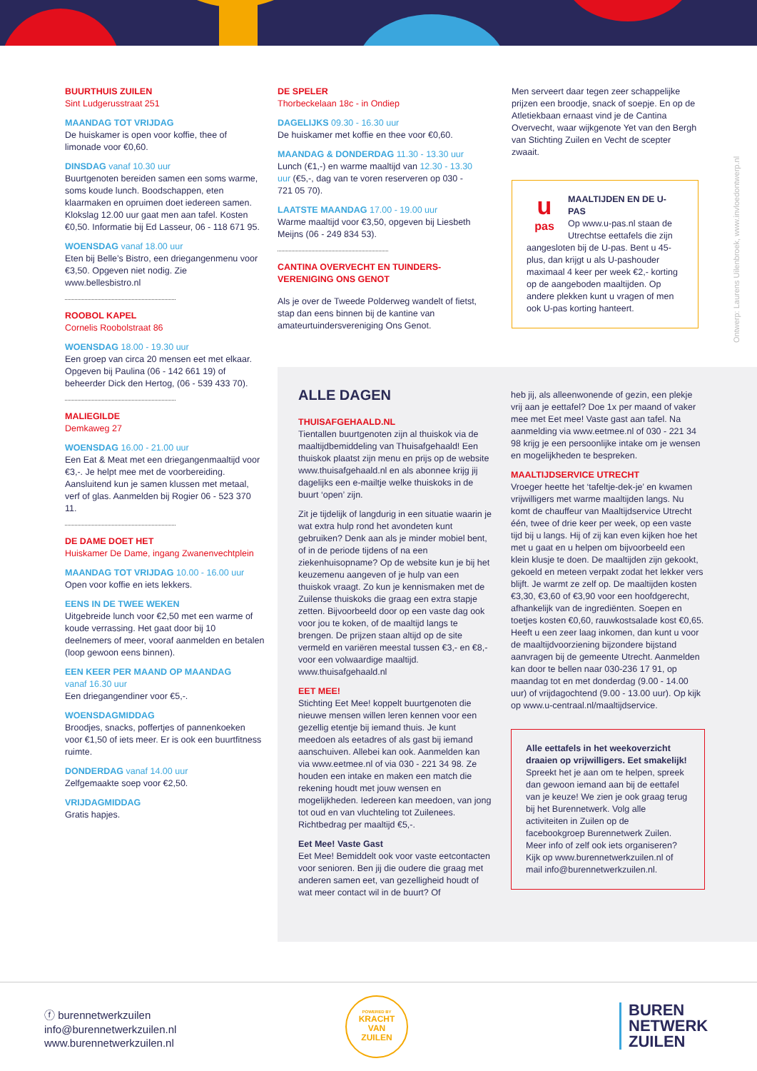BUURTHUIS ZUILEN
Sint Ludgerusstraat 251
MAANDAG TOT VRIJDAG
De huiskamer is open voor koffie, thee of limonade voor €0,60.
DINSDAG vanaf 10.30 uur
Buurtgenoten bereiden samen een soms warme, soms koude lunch. Boodschappen, eten klaarmaken en opruimen doet iedereen samen. Klokslag 12.00 uur gaat men aan tafel. Kosten €0,50. Informatie bij Ed Lasseur, 06 - 118 671 95.
WOENSDAG vanaf 18.00 uur
Eten bij Belle’s Bistro, een driegangenmenu voor €3,50. Opgeven niet nodig. Zie www.bellesbistro.nl
ROOBOL KAPEL
Cornelis Roobolstraat 86
WOENSDAG 18.00 - 19.30 uur
Een groep van circa 20 mensen eet met elkaar. Opgeven bij Paulina (06 - 142 661 19) of beheerder Dick den Hertog, (06 - 539 433 70).
MALIEGILDE
Demkaweg 27
WOENSDAG 16.00 - 21.00 uur
Een Eat & Meat met een driegangenmaaltijd voor €3,-. Je helpt mee met de voorbereiding. Aansluitend kun je samen klussen met metaal, verf of glas. Aanmelden bij Rogier 06 - 523 370 11.
DE DAME DOET HET
Huiskamer De Dame, ingang Zwanenvechtplein
MAANDAG TOT VRIJDAG 10.00 - 16.00 uur
Open voor koffie en iets lekkers.
EENS IN DE TWEE WEKEN
Uitgebreide lunch voor €2,50 met een warme of koude verrassing. Het gaat door bij 10 deelnemers of meer, vooraf aanmelden en betalen (loop gewoon eens binnen).
EEN KEER PER MAAND OP MAANDAG
vanaf 16.30 uur
Een driegangendiner voor €5,-.
WOENSDAGMIDDAG
Broodjes, snacks, poffertjes of pannenkoeken voor €1,50 of iets meer. Er is ook een buurtfitness ruimte.
DONDERDAG vanaf 14.00 uur
Zelfgemaakte soep voor €2,50.
VRIJDAGMIDDAG
Gratis hapjes.
DE SPELER
Thorbeckelaan 18c - in Ondiep
DAGELIJKS 09.30 - 16.30 uur
De huiskamer met koffie en thee voor €0,60.
MAANDAG & DONDERDAG 11.30 - 13.30 uur
Lunch (€1,-) en warme maaltijd van 12.30 - 13.30 uur (€5,-, dag van te voren reserveren op 030 - 721 05 70).
LAATSTE MAANDAG 17.00 - 19.00 uur
Warme maaltijd voor €3,50, opgeven bij Liesbeth Meijns (06 - 249 834 53).
CANTINA OVERVECHT EN TUINDERS-
VERENIGING ONS GENOT
Als je over de Tweede Polderweg wandelt of fietst, stap dan eens binnen bij de kantine van amateurtuindersvereniging Ons Genot.
Men serveert daar tegen zeer schappelijke prijzen een broodje, snack of soepje. En op de Atletiekbaan ernaast vind je de Cantina Overvecht, waar wijkgenote Yet van den Bergh van Stichting Zuilen en Vecht de scepter zwaait.
u
pas
MAALTIJDEN EN DE U-PAS
Op www.u-pas.nl staan de Utrechtse eettafels die zijn aangesloten bij de U-pas. Bent u 45-plus, dan krijgt u als U-pashouder maximaal 4 keer per week €2,- korting op de aangeboden maaltijden. Op andere plekken kunt u vragen of men ook U-pas korting hanteert.
Ontwerp: Laurens Uilenbroek, www.invloedontwerp.nl
ALLE DAGEN
THUISAFGEHAALD.NL
Tientallen buurtgenoten zijn al thuiskok via de maaltijdbemiddeling van Thuisafgehaald! Een thuiskok plaatst zijn menu en prijs op de website www.thuisafgehaald.nl en als abonnee krijg jij dagelijks een e-mailtje welke thuiskoks in de buurt ‘open’ zijn.
Zit je tijdelijk of langdurig in een situatie waarin je wat extra hulp rond het avondeten kunt gebruiken? Denk aan als je minder mobiel bent, of in de periode tijdens of na een ziekenhuisopname? Op de website kun je bij het keuzemenu aangeven of je hulp van een thuiskok vraagt. Zo kun je kennismaken met de Zuilense thuiskoks die graag een extra stapje zetten. Bijvoorbeeld door op een vaste dag ook voor jou te koken, of de maaltijd langs te brengen. De prijzen staan altijd op de site vermeld en variëren meestal tussen €3,- en €8,- voor een volwaardige maaltijd. www.thuisafgehaald.nl
EET MEE!
Stichting Eet Mee! koppelt buurtgenoten die nieuwe mensen willen leren kennen voor een gezellig etentje bij iemand thuis. Je kunt meedoen als eetadres of als gast bij iemand aanschuiven. Allebei kan ook. Aanmelden kan via www.eetmee.nl of via 030 - 221 34 98. Ze houden een intake en maken een match die rekening houdt met jouw wensen en mogelijkheden. Iedereen kan meedoen, van jong tot oud en van vluchteling tot Zuilenees. Richtbedrag per maaltijd €5,-.
Eet Mee! Vaste Gast
Eet Mee! Bemiddelt ook voor vaste eetcontacten voor senioren. Ben jij die oudere die graag met anderen samen eet, van gezelligheid houdt of wat meer contact wil in de buurt? Of
heb jij, als alleenwonende of gezin, een plekje vrij aan je eettafel? Doe 1x per maand of vaker mee met Eet mee! Vaste gast aan tafel. Na aanmelding via www.eetmee.nl of 030 - 221 34 98 krijg je een persoonlijke intake om je wensen en mogelijkheden te bespreken.
MAALTIJDSERVICE UTRECHT
Vroeger heette het ‘tafeltje-dek-je’ en kwamen vrijwilligers met warme maaltijden langs. Nu komt de chauffeur van Maaltijdservice Utrecht één, twee of drie keer per week, op een vaste tijd bij u langs. Hij of zij kan even kijken hoe het met u gaat en u helpen om bijvoorbeeld een klein klusje te doen. De maaltijden zijn gekookt, gekoeld en meteen verpakt zodat het lekker vers blijft. Je warmt ze zelf op. De maaltijden kosten €3,30, €3,60 of €3,90 voor een hoofdgerecht, afhankelijk van de ingrediënten. Soepen en toetjes kosten €0,60, rauwkostsalade kost €0,65. Heeft u een zeer laag inkomen, dan kunt u voor de maaltijdvoorziening bijzondere bijstand aanvragen bij de gemeente Utrecht. Aanmelden kan door te bellen naar 030-236 17 91, op maandag tot en met donderdag (9.00 - 14.00 uur) of vrijdagochtend (9.00 - 13.00 uur). Op kijk op www.u-centraal.nl/maaltijdservice.
Alle eettafels in het weekoverzicht draaien op vrijwilligers. Eet smakelijk!
Spreekt het je aan om te helpen, spreek dan gewoon iemand aan bij de eettafel van je keuze! We zien je ook graag terug bij het Burennetwerk. Volg alle activiteiten in Zuilen op de facebookgroep Burennetwerk Zuilen. Meer info of zelf ook iets organiseren? Kijk op www.burennetwerkzuilen.nl of mail info@burennetwerkzuilen.nl.
ⓕ burennetwerkzuilen
info@burennetwerkzuilen.nl
www.burennetwerkzuilen.nl
POWERED BY
KRACHT
VAN
ZUILEN
BUREN
NETWERK
ZUILEN